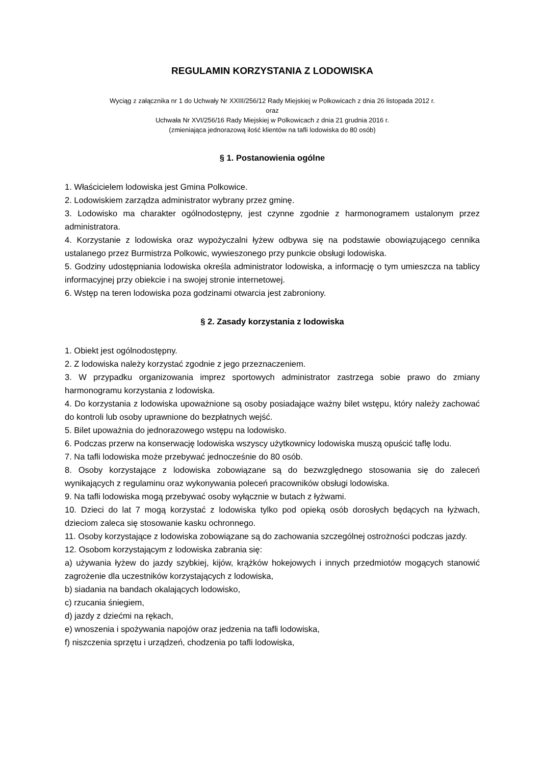REGULAMIN KORZYSTANIA Z LODOWISKA
Wyciąg z załącznika nr 1 do Uchwały Nr XXIII/256/12 Rady Miejskiej w Polkowicach z dnia 26 listopada 2012 r.
oraz
Uchwała Nr XVI/256/16 Rady Miejskiej w Polkowicach z dnia 21 grudnia 2016 r.
(zmieniająca jednorazową ilość klientów na tafli lodowiska do 80 osób)
§ 1. Postanowienia ogólne
1. Właścicielem lodowiska jest Gmina Polkowice.
2. Lodowiskiem zarządza administrator wybrany przez gminę.
3. Lodowisko ma charakter ogólnodostępny, jest czynne zgodnie z harmonogramem ustalonym przez administratora.
4. Korzystanie z lodowiska oraz wypożyczalni łyżew odbywa się na podstawie obowiązującego cennika ustalanego przez Burmistrza Polkowic, wywieszonego przy punkcie obsługi lodowiska.
5. Godziny udostępniania lodowiska określa administrator lodowiska, a informację o tym umieszcza na tablicy informacyjnej przy obiekcie i na swojej stronie internetowej.
6. Wstęp na teren lodowiska poza godzinami otwarcia jest zabroniony.
§ 2. Zasady korzystania z lodowiska
1. Obiekt jest ogólnodostępny.
2. Z lodowiska należy korzystać zgodnie z jego przeznaczeniem.
3. W przypadku organizowania imprez sportowych administrator zastrzega sobie prawo do zmiany harmonogramu korzystania z lodowiska.
4. Do korzystania z lodowiska upoważnione są osoby posiadające ważny bilet wstępu, który należy zachować do kontroli lub osoby uprawnione do bezpłatnych wejść.
5. Bilet upoważnia do jednorazowego wstępu na lodowisko.
6. Podczas przerw na konserwację lodowiska wszyscy użytkownicy lodowiska muszą opuścić taflę lodu.
7. Na tafli lodowiska może przebywać jednocześnie do 80 osób.
8. Osoby korzystające z lodowiska zobowiązane są do bezwzględnego stosowania się do zaleceń wynikających z regulaminu oraz wykonywania poleceń pracowników obsługi lodowiska.
9. Na tafli lodowiska mogą przebywać osoby wyłącznie w butach z łyżwami.
10. Dzieci do lat 7 mogą korzystać z lodowiska tylko pod opieką osób dorosłych będących na łyżwach, dzieciom zaleca się stosowanie kasku ochronnego.
11. Osoby korzystające z lodowiska zobowiązane są do zachowania szczególnej ostrożności podczas jazdy.
12. Osobom korzystającym z lodowiska zabrania się:
a) używania łyżew do jazdy szybkiej, kijów, krążków hokejowych i innych przedmiotów mogących stanowić zagrożenie dla uczestników korzystających z lodowiska,
b) siadania na bandach okalających lodowisko,
c) rzucania śniegiem,
d) jazdy z dziećmi na rękach,
e) wnoszenia i spożywania napojów oraz jedzenia na tafli lodowiska,
f) niszczenia sprzętu i urządzeń, chodzenia po tafli lodowiska,